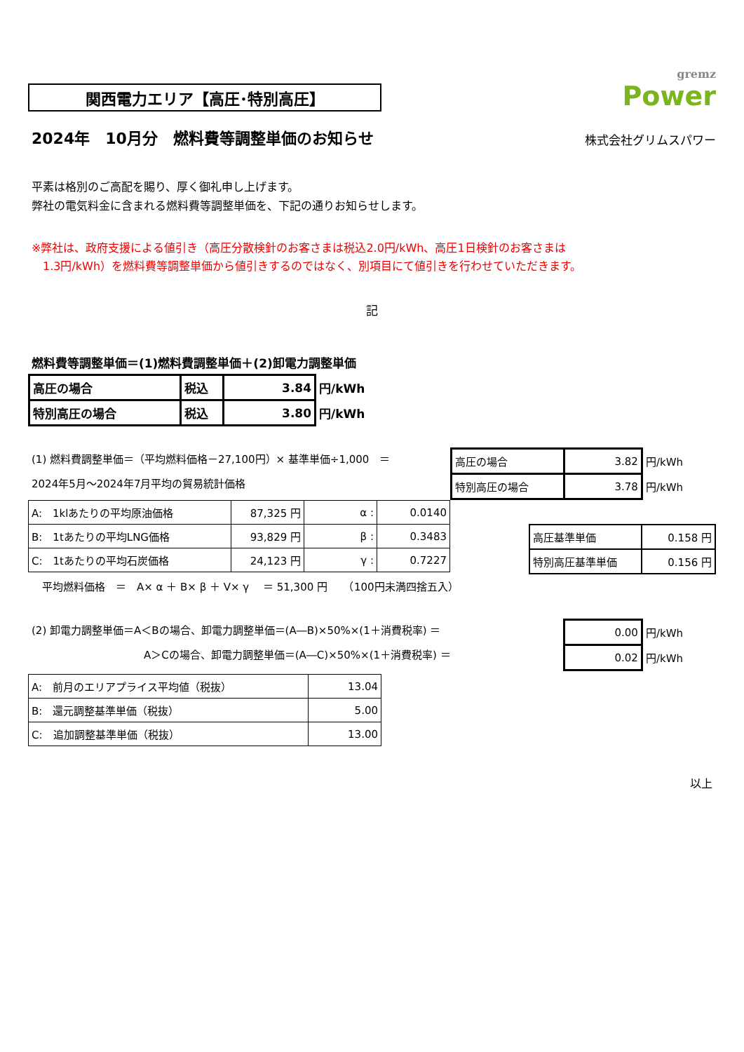関西電力エリア【高圧･特別高圧】
gremz
Power
2024年　10月分　燃料費等調整単価のお知らせ
株式会社グリムスパワー
平素は格別のご高配を賜り、厚く御礼申し上げます。
弊社の電気料金に含まれる燃料費等調整単価を、下記の通りお知らせします。
※弊社は、政府支援による値引き（高圧分散検針のお客さまは税込2.0円/kWh、高圧1日検針のお客さまは
　1.3円/kWh）を燃料費等調整単価から値引きするのではなく、別項目にて値引きを行わせていただきます。
記
燃料費等調整単価＝(1)燃料費調整単価＋(2)卸電力調整単価
| 高圧の場合 | 税込 | 3.84 | 円/kWh |
| 特別高圧の場合 | 税込 | 3.80 | 円/kWh |
(1) 燃料費調整単価＝（平均燃料価格－27,100円）× 基準単価÷1,000　＝
2024年5月～2024年7月平均の貿易統計価格
| 高圧の場合 | 3.82 | 円/kWh |
| 特別高圧の場合 | 3.78 | 円/kWh |
| A: 1klあたりの平均原油価格 | 87,325 円 | α : | 0.0140 |
| B: 1tあたりの平均LNG価格 | 93,829 円 | β : | 0.3483 |
| C: 1tあたりの平均石炭価格 | 24,123 円 | γ : | 0.7227 |
| 高圧基準単価 | 0.158 円 |
| 特別高圧基準単価 | 0.156 円 |
平均燃料価格　＝　A× α ＋ B× β ＋ V× γ 　＝ 51,300 円　　（100円未満四捨五入）
(2) 卸電力調整単価＝A＜Bの場合、卸電力調整単価＝(A―B)×50%×(1＋消費税率) ＝
A＞Cの場合、卸電力調整単価＝(A―C)×50%×(1＋消費税率) ＝
| 0.00 | 円/kWh |
| 0.02 | 円/kWh |
| A: 前月のエリアプライス平均値（税抜） | 13.04 |
| B: 還元調整基準単価（税抜） | 5.00 |
| C: 追加調整基準単価（税抜） | 13.00 |
以上